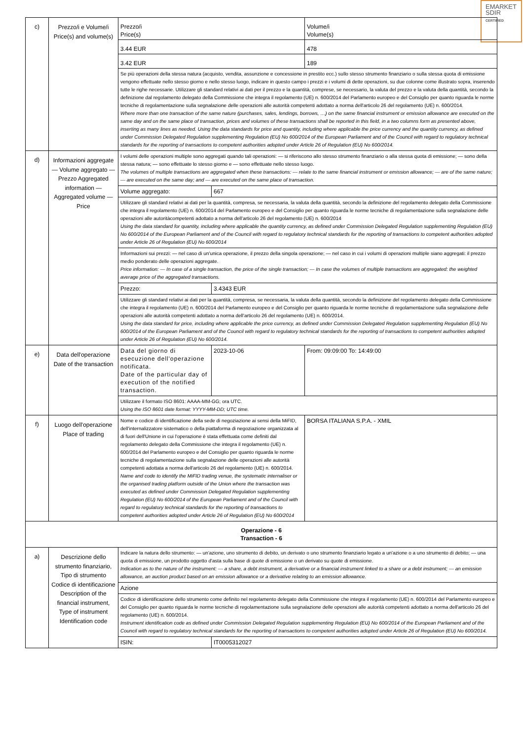EMARKET
SDIR
CERTIFIED
| c) | Prezzo/i e Volume/i Price(s) and volume(s) | Prezzo/i Price(s) | | Volume/i Volume(s) |
| | | 3.44 EUR | | 478 |
| | | 3.42 EUR | | 189 |
| | | Se più operazioni della stessa natura (acquisto, vendita, assunzione e concessione in prestito ecc.) sullo stesso strumento finanziario o sulla stessa quota di emissione vengono effettuate nello stesso giorno e nello stesso luogo, indicare in questo campo i prezzi e i volumi di dette operazioni, su due colonne come illustrato sopra, inserendo tutte le righe necessarie. Utilizzare gli standard relativi ai dati per il prezzo e la quantità, comprese, se necessario, la valuta del prezzo e la valuta della quantità, secondo la definizione dal regolamento delegato della Commissione che integra il regolamento (UE) n. 600/2014 del Parlamento europeo e del Consiglio per quanto riguarda le norme tecniche di regolamentazione sulla segnalazione delle operazioni alle autorità competenti adottato a norma dell'articolo 26 del regolamento (UE) n. 600/2014. Where more than one transaction of the same nature (purchases, sales, lendings, borrows, …) on the same financial instrument or emission allowance are executed on the same day and on the same place of transaction, prices and volumes of these transactions shall be reported in this field, in a two columns form as presented above, inserting as many lines as needed. Using the data standards for price and quantity, including where applicable the price currency and the quantity currency, as defined under Commission Delegated Regulation supplementing Regulation (EU) No 600/2014 of the European Parliament and of the Council with regard to regulatory technical standards for the reporting of transactions to competent authorities adopted under Article 26 of Regulation (EU) No 600/2014. | | |
| d) | Informazioni aggregate — Volume aggregato — Prezzo Aggregated information — Aggregated volume — Price | I volumi delle operazioni multiple sono aggregati quando tali operazioni: — si riferiscono allo stesso strumento finanziario o alla stessa quota di emissione; — sono della stessa natura; — sono effettuate lo stesso giorno e — sono effettuate nello stesso luogo. The volumes of multiple transactions are aggregated when these transactions: — relate to the same financial instrument or emission allowance; — are of the same nature; — are executed on the same day; and — are executed on the same place of transaction. | | |
| | | Volume aggregato: | 667 | |
| | | Utilizzare gli standard relativi ai dati per la quantità, compresa, se necessaria, la valuta della quantità, secondo la definizione del regolamento delegato della Commissione che integra il regolamento (UE) n. 600/2014 del Parlamento europeo e del Consiglio per quanto riguarda le norme tecniche di regolamentazione sulla segnalazione delle operazioni alle autoritàcompetenti adottato a norma dell'articolo 26 del regolamento (UE) n. 600/2014 Using the data standard for quantity, including where applicable the quantity currency, as defined under Commission Delegated Regulation supplementing Regulation (EU) No 600/2014 of the European Parliament and of the Council with regard to regulatory technical standards for the reporting of transactions to competent authorities adopted under Article 26 of Regulation (EU) No 600/2014 | | |
| | | Informazioni sui prezzi: — nel caso di un'unica operazione, il prezzo della singola operazione; — nel caso in cui i volumi di operazioni multiple siano aggregati: il prezzo medio ponderato delle operazioni aggregate. Price information: — In case of a single transaction, the price of the single transaction; — In case the volumes of multiple transactions are aggregated: the weighted average price of the aggregated transactions. | | |
| | | Prezzo: | 3.4343 EUR | |
| | | Utilizzare gli standard relativi ai dati per la quantità, compresa, se necessaria, la valuta della quantità, secondo la definizione del regolamento delegato della Commissione che integra il regolamento (UE) n. 600/2014 del Parlamento europeo e del Consiglio per quanto riguarda le norme tecniche di regolamentazione sulla segnalazione delle operazioni alle autorità competenti adottato a norma dell'articolo 26 del regolamento (UE) n. 600/2014. Using the data standard for price, including where applicable the price currency, as defined under Commission Delegated Regulation supplementing Regulation (EU) No 600/2014 of the European Parliament and of the Council with regard to regulatory technical standards for the reporting of transactions to competent authorities adopted under Article 26 of Regulation (EU) No 600/2014. | | |
| e) | Data dell'operazione Date of the transaction | Data del giorno di esecuzione dell'operazione notificata. Date of the particular day of execution of the notified transaction. | 2023-10-06 | From: 09:09:00 To: 14:49:00 |
| | | Utilizzare il formato ISO 8601: AAAA-MM-GG; ora UTC. Using the ISO 8601 date format: YYYY-MM-DD; UTC time. | | |
| f) | Luogo dell'operazione Place of trading | Nome e codice di identificazione della sede di negoziazione ai sensi della MiFID, dell'internalizzatore sistematico o della piattaforma di negoziazione organizzata al di fuori dell'Unione in cui l'operazione è stata effettuata come definiti dal regolamento delegato della Commissione che integra il regolamento (UE) n. 600/2014 del Parlamento europeo e del Consiglio per quanto riguarda le norme tecniche di regolamentazione sulla segnalazione delle operazioni alle autorità competenti adottata a norma dell'articolo 26 del regolamento (UE) n. 600/2014. Name and code to identify the MiFID trading venue, the systematic internaliser or the organised trading platform outside of the Union where the transaction was executed as defined under Commission Delegated Regulation supplementing Regulation (EU) No 600/2014 of the European Parliament and of the Council with regard to regulatory technical standards for the reporting of transactions to competent authorities adopted under Article 26 of Regulation (EU) No 600/2014 | | BORSA ITALIANA S.P.A. - XMIL |
| Operazione - 6 Transaction - 6 | | | | |
| a) | Descrizione dello strumento finanziario, Tipo di strumento Codice di identificazione Description of the financial instrument, Type of instrument Identification code | Indicare la natura dello strumento: — un'azione, uno strumento di debito, un derivato o uno strumento finanziario legato a un'azione o a uno strumento di debito; — una quota di emissione, un prodotto oggetto d'asta sulla base di quote di emissione o un derivato su quote di emissione. Indication as to the nature of the instrument: — a share, a debt instrument, a derivative or a financial instrument linked to a share or a debt instrument; — an emission allowance, an auction product based on an emission allowance or a derivative relating to an emission allowance. | | |
| | | Azione | | |
| | | Codice di identificazione dello strumento come definito nel regolamento delegato della Commissione che integra il regolamento (UE) n. 600/2014 del Parlamento europeo e del Consiglio per quanto riguarda le norme tecniche di regolamentazione sulla segnalazione delle operazioni alle autorità competenti adottato a norma dell'articolo 26 del regolamento (UE) n. 600/2014. Instrument identification code as defined under Commission Delegated Regulation supplementing Regulation (EU) No 600/2014 of the European Parliament and of the Council with regard to regulatory technical standards for the reporting of transactions to competent authorities adopted under Article 26 of Regulation (EU) No 600/2014. | | |
| | | ISIN: | IT0005312027 | |